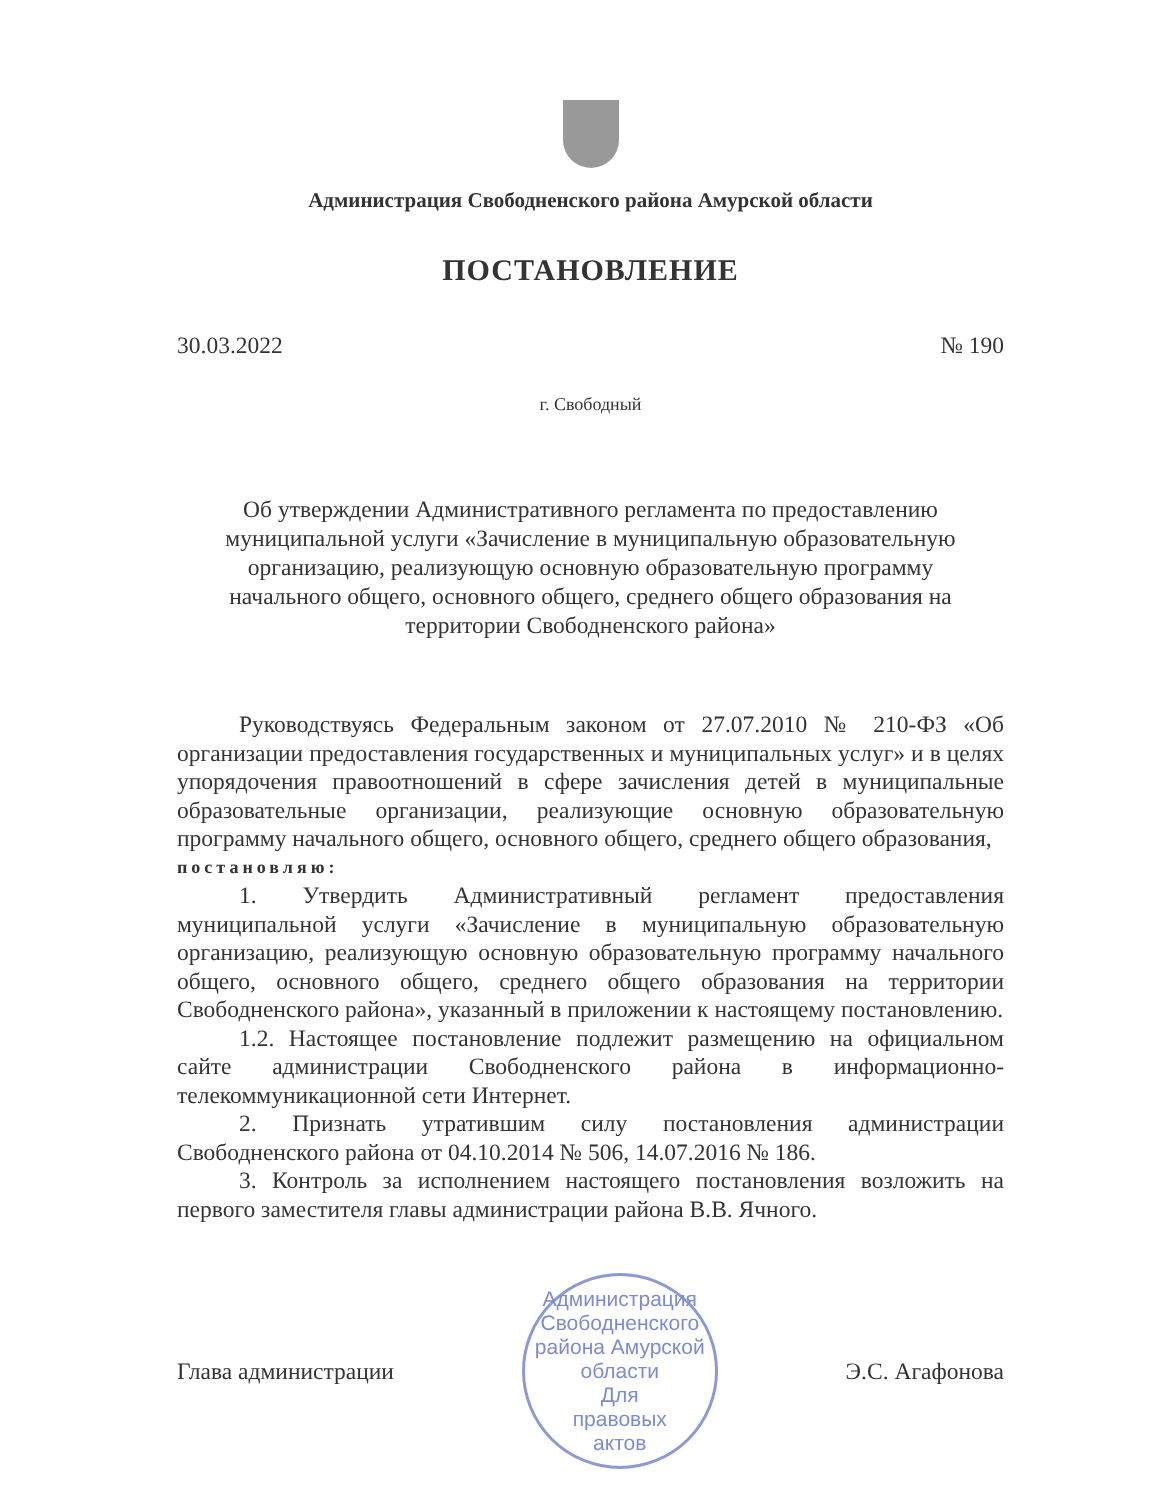Администрация Свободненского района Амурской области
ПОСТАНОВЛЕНИЕ
30.03.2022 № 190
г. Свободный
Об утверждении Административного регламента по предоставлению муниципальной услуги «Зачисление в муниципальную образовательную организацию, реализующую основную образовательную программу начального общего, основного общего, среднего общего образования на территории Свободненского района»
Руководствуясь Федеральным законом от 27.07.2010 № 210-ФЗ «Об организации предоставления государственных и муниципальных услуг» и в целях упорядочения правоотношений в сфере зачисления детей в муниципальные образовательные организации, реализующие основную образовательную программу начального общего, основного общего, среднего общего образования,
постановляю:
1. Утвердить Административный регламент предоставления муниципальной услуги «Зачисление в муниципальную образовательную организацию, реализующую основную образовательную программу начального общего, основного общего, среднего общего образования на территории Свободненского района», указанный в приложении к настоящему постановлению.
1.2. Настоящее постановление подлежит размещению на официальном сайте администрации Свободненского района в информационно-телекоммуникационной сети Интернет.
2. Признать утратившим силу постановления администрации Свободненского района от 04.10.2014 № 506, 14.07.2016 № 186.
3. Контроль за исполнением настоящего постановления возложить на первого заместителя главы администрации района В.В. Ячного.
Глава администрации
Администрация Свободненского района Амурской области
Для
правовых
актов
Э.С. Агафонова